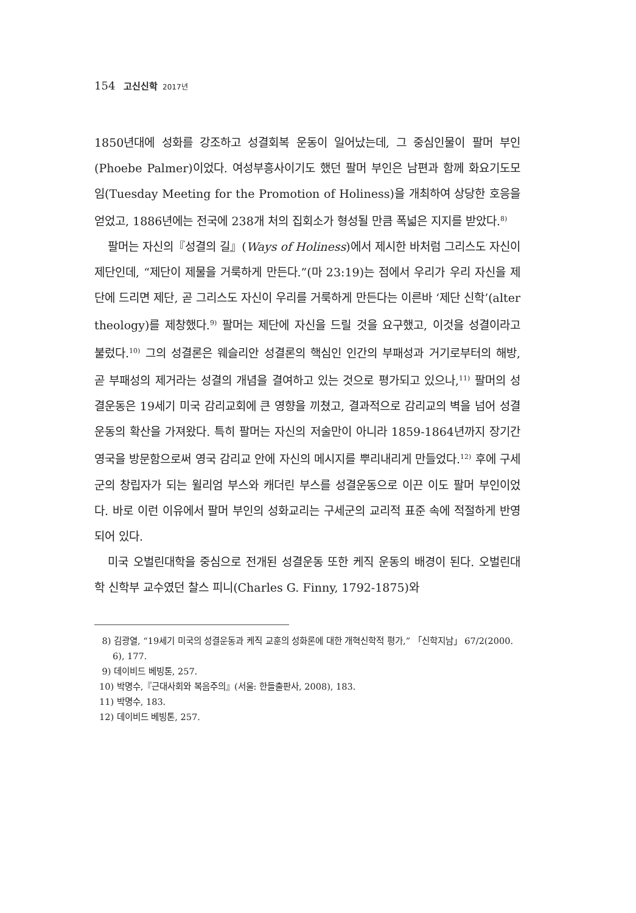154 고신신학 2017년
1850년대에 성화를 강조하고 성결회복 운동이 일어났는데, 그 중심인물이 팔머 부인(Phoebe Palmer)이었다. 여성부흥사이기도 했던 팔머 부인은 남편과 함께 화요기도모임(Tuesday Meeting for the Promotion of Holiness)을 개최하여 상당한 호응을 얻었고, 1886년에는 전국에 238개 처의 집회소가 형성될 만큼 폭넓은 지지를 받았다.<sup>8)</sup>
팔머는 자신의『성결의 길』(Ways of Holiness)에서 제시한 바처럼 그리스도 자신이 제단인데, “제단이 제물을 거룩하게 만든다.”(마 23:19)는 점에서 우리가 우리 자신을 제단에 드리면 제단, 곧 그리스도 자신이 우리를 거룩하게 만든다는 이른바 ‘제단 신학’(alter theology)를 제창했다.<sup>9)</sup> 팔머는 제단에 자신을 드릴 것을 요구했고, 이것을 성결이라고 불렀다.<sup>10)</sup> 그의 성결론은 웨슬리안 성결론의 핵심인 인간의 부패성과 거기로부터의 해방, 곧 부패성의 제거라는 성결의 개념을 결여하고 있는 것으로 평가되고 있으나,<sup>11)</sup> 팔머의 성결운동은 19세기 미국 감리교회에 큰 영향을 끼쳤고, 결과적으로 감리교의 벽을 넘어 성결운동의 확산을 가져왔다. 특히 팔머는 자신의 저술만이 아니라 1859-1864년까지 장기간 영국을 방문함으로써 영국 감리교 안에 자신의 메시지를 뿌리내리게 만들었다.<sup>12)</sup> 후에 구세군의 창립자가 되는 윌리엄 부스와 캐더린 부스를 성결운동으로 이끈 이도 팔머 부인이었다. 바로 이런 이유에서 팔머 부인의 성화교리는 구세군의 교리적 표준 속에 적절하게 반영되어 있다.
미국 오벌린대학을 중심으로 전개된 성결운동 또한 케직 운동의 배경이 된다. 오벌린대학 신학부 교수였던 찰스 피니(Charles G. Finny, 1792-1875)와
8) 김광열, “19세기 미국의 성결운동과 케직 교훈의 성화론에 대한 개혁신학적 평가,” 「신학지남」 67/2(2000. 6), 177.
9) 데이비드 베빙톤, 257.
10) 박명수,『근대사회와 복음주의』(서울: 한들출판사, 2008), 183.
11) 박명수, 183.
12) 데이비드 베빙톤, 257.